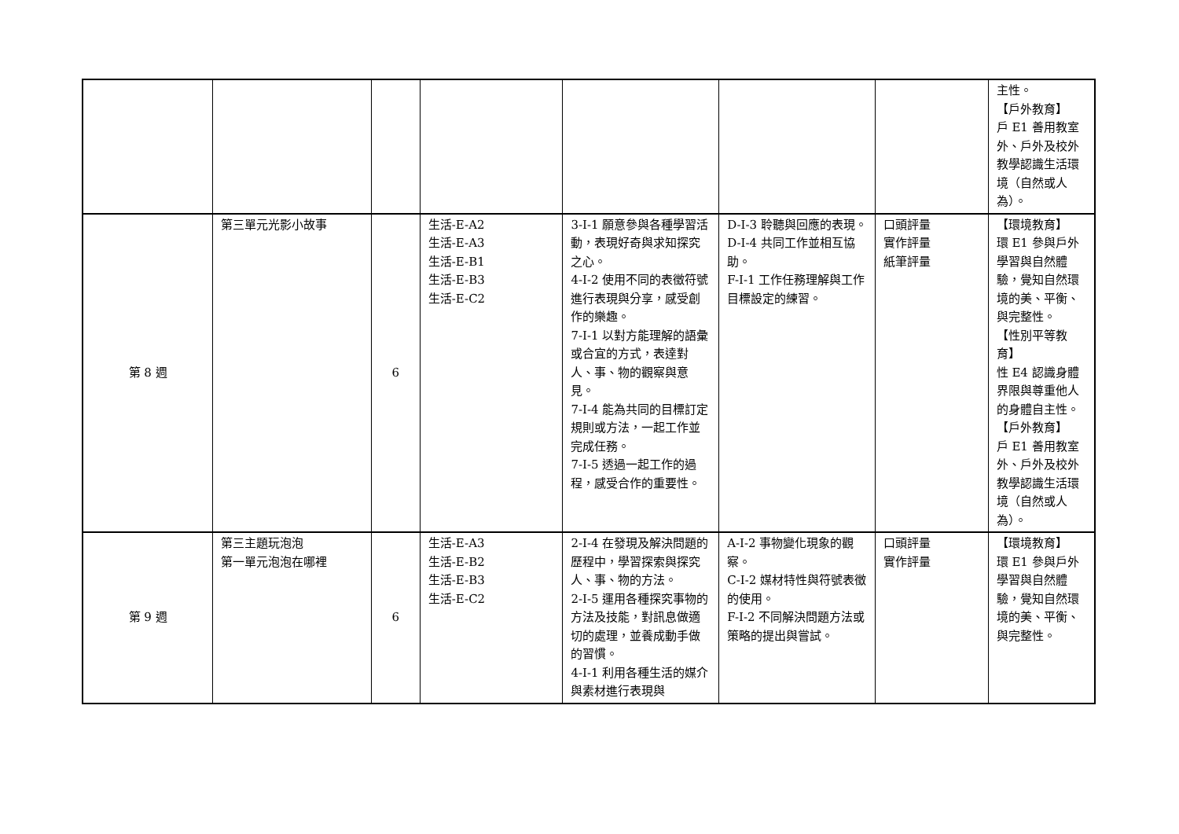| | | | | | | | 主性。 【戶外教育】 戶 E1 善用教室外、戶外及校外教學認識生活環境（自然或人為）。 |
| 第 8 週 | 第三單元光影小故事 | 6 | 生活-E-A2 生活-E-A3 生活-E-B1 生活-E-B3 生活-E-C2 | 3-I-1 願意參與各種學習活動，表現好奇與求知探究之心。 4-I-2 使用不同的表徵符號進行表現與分享，感受創作的樂趣。 7-I-1 以對方能理解的語彙或合宜的方式，表達對人、事、物的觀察與意見。 7-I-4 能為共同的目標訂定規則或方法，一起工作並完成任務。 7-I-5 透過一起工作的過程，感受合作的重要性。 | D-I-3 聆聽與回應的表現。 D-I-4 共同工作並相互協助。 F-I-1 工作任務理解與工作目標設定的練習。 | 口頭評量 實作評量 紙筆評量 | 【環境教育】 環 E1 參與戶外學習與自然體驗，覺知自然環境的美、平衡、與完整性。 【性別平等教育】 性 E4 認識身體界限與尊重他人的身體自主性。 【戶外教育】 戶 E1 善用教室外、戶外及校外教學認識生活環境（自然或人為）。 |
| 第 9 週 | 第三主題玩泡泡 第一單元泡泡在哪裡 | 6 | 生活-E-A3 生活-E-B2 生活-E-B3 生活-E-C2 | 2-I-4 在發現及解決問題的歷程中，學習探索與探究人、事、物的方法。 2-I-5 運用各種探究事物的方法及技能，對訊息做適切的處理，並養成動手做的習慣。 4-I-1 利用各種生活的媒介與素材進行表現與 | A-I-2 事物變化現象的觀察。 C-I-2 媒材特性與符號表徵的使用。 F-I-2 不同解決問題方法或策略的提出與嘗試。 | 口頭評量 實作評量 | 【環境教育】 環 E1 參與戶外學習與自然體驗，覺知自然環境的美、平衡、與完整性。 |